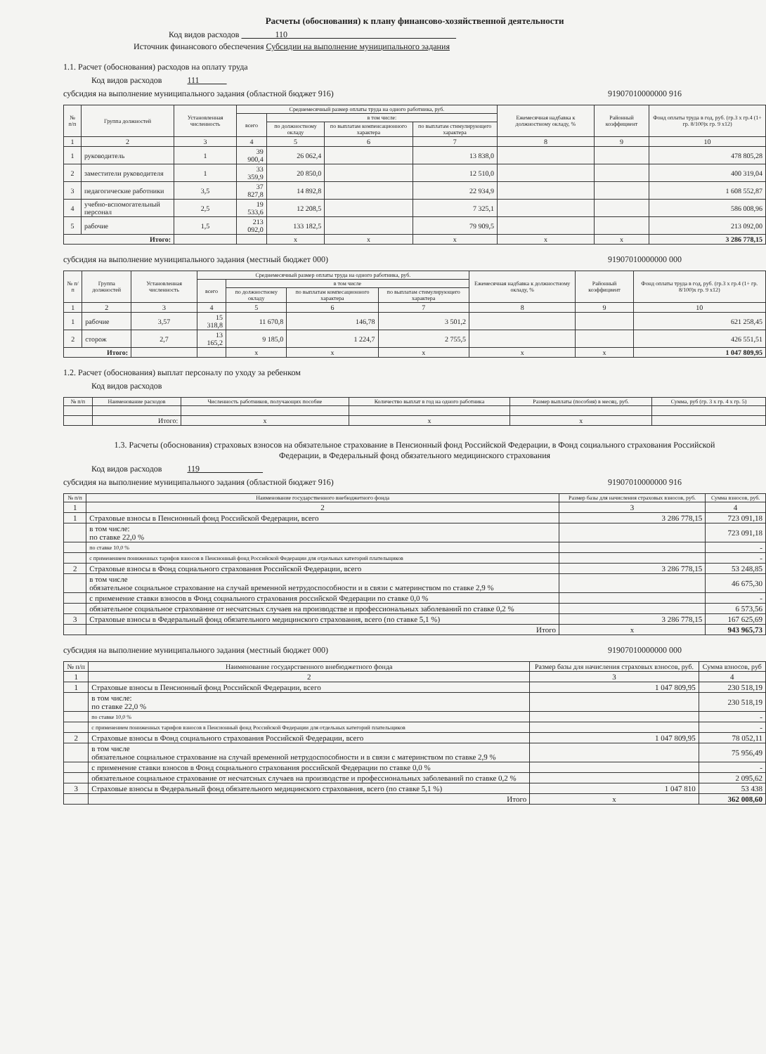Расчеты (обоснования) к плану финансово-хозяйственной деятельности
Код видов расходов 110
Источник финансового обеспечения Субсидии на выполнение муниципального задания
1.1. Расчет (обоснования) расходов на оплату труда
Код видов расходов 111
субсидия на выполнение муниципального задания (областной бюджет 916) 91907010000000 916
| № п/п | Группа должностей | Установленная численность | Среднемесячный размер оплаты труда на одного работника, руб. | | | | Ежемесячная надбавка к должностному окладу, % | Районный коэффициент | Фонд оплаты труда в год, руб. (гр.3 x гр.4 (1+ гр. 8/100)x гр. 9 x12) |
| --- | --- | --- | --- | --- | --- | --- | --- | --- | --- |
| | | | всего | в том числе: | | | | | |
| | | | | по должностному окладу | по выплатам компенсационного характера | по выплатам стимулирующего характера | | | |
| 1 | 2 | 3 | 4 | 5 | 6 | 7 | 8 | 9 | 10 |
| 1 | руководитель | 1 | 39 900,4 | 26 062,4 | | 13 838,0 | | | 478 805,28 |
| 2 | заместители руководителя | 1 | 33 359,9 | 20 850,0 | | 12 510,0 | | | 400 319,04 |
| 3 | педагогические работники | 3,5 | 37 827,8 | 14 892,8 | | 22 934,9 | | | 1 608 552,87 |
| 4 | учебно-вспомогательный персонал | 2,5 | 19 533,6 | 12 208,5 | | 7 325,1 | | | 586 008,96 |
| 5 | рабочие | 1,5 | 213 092,0 | 133 182,5 | | 79 909,5 | | | 213 092,00 |
| Итого: | | | | x | x | x | x | x | 3 286 778,15 |
субсидия на выполнение муниципального задания (местный бюджет 000) 91907010000000 000
| № п/п | Группа должностей | Установленная численность | Среднемесячный размер оплаты труда на одного работника, руб. | | | | Ежемесячная надбавка к должностному окладу, % | Районный коэффициент | Фонд оплаты труда в год, руб. (гр.3 x гр.4 (1+ гр. 8/100)x гр. 9 x12) |
| --- | --- | --- | --- | --- | --- | --- | --- | --- | --- |
| | | | всего | в том числе | | | | | |
| | | | | по должностному окладу | по выплатам компесационного характера | по выплатам стимулирующего характера | | | |
| 1 | 2 | 3 | 4 | 5 | 6 | 7 | 8 | 9 | 10 |
| 1 | рабочие | 3,57 | 15 318,8 | 11 670,8 | 146,78 | 3 501,2 | | | 621 258,45 |
| 2 | сторож | 2,7 | 13 165,2 | 9 185,0 | 1 224,7 | 2 755,5 | | | 426 551,51 |
| Итого: | | | | x | x | x | x | x | 1 047 809,95 |
1.2. Расчет (обоснования) выплат персоналу по уходу за ребенком
Код видов расходов
| № п/п | Наименование расходов | Численность работников, получающих пособие | Количество выплат в год на одного работника | Размер выплаты (пособия) в месяц, руб. | Сумма, руб (гр. 3 x гр. 4 x гр. 5) |
| --- | --- | --- | --- | --- | --- |
| | Итого: | x | x | x | |
1.3. Расчеты (обоснования) страховых взносов на обязательное страхование в Пенсионный фонд Российской Федерации, в Фонд социального страхования Российской Федерации, в Федеральный фонд обязательного медицинского страхования
Код видов расходов 119
субсидия на выполнение муниципального задания (областной бюджет 916) 91907010000000 916
| № п/п | Наименование государственного внебюджетного фонда | Размер базы для начисления страховых взносов, руб. | Сумма взносов, руб. |
| --- | --- | --- | --- |
| 1 | 2 | 3 | 4 |
| 1 | Страховые взносы в Пенсионный фонд Российской Федерации, всего | 3 286 778,15 | 723 091,18 |
| | в том числе: по ставке 22,0 % | | 723 091,18 |
| | по ставке 10,0 % | | - |
| | с применением пониженных тарифов взносов в Пенсионный фонд Российской Федерации для отдельных категорий плательщиков | | - |
| 2 | Страховые взносы в Фонд социального страхования Российской Федерации, всего | 3 286 778,15 | 53 248,85 |
| | в том числе обязательное социальное страхование на случай временной нетрудоспособности и в связи с материнством по ставке 2,9 % | | 46 675,30 |
| | с применение ставки взносов в Фонд социального страхования российской Федерации по ставке 0,0 % | | - |
| | обязательное социальное страхование от несчатсных случаев на производстве и профессиональных заболеваний по ставке 0,2 % | | 6 573,56 |
| 3 | Страховые взносы в Федеральный фонд обязательного медицинского страхования, всего (по ставке 5,1 %) | 3 286 778,15 | 167 625,69 |
| | Итого | x | 943 965,73 |
субсидия на выполнение муниципального задания (местный бюджет 000) 91907010000000 000
| № п/п | Наименование государственного внебюджетного фонда | Размер базы для начисления страховых взносов, руб. | Сумма взносов, руб |
| --- | --- | --- | --- |
| 1 | 2 | 3 | 4 |
| 1 | Страховые взносы в Пенсионный фонд Российской Федерации, всего | 1 047 809,95 | 230 518,19 |
| | в том числе: по ставке 22,0 % | | 230 518,19 |
| | по ставке 10,0 % | | - |
| | с применением пониженных тарифов взносов в Пенсионный фонд Российской Федерации для отдельных категорий плательщиков | | - |
| 2 | Страховые взносы в Фонд социального страхования Российской Федерации, всего | 1 047 809,95 | 78 052,11 |
| | в том числе обязательное социальное страхование на случай временной нетрудоспособности и в связи с материнством по ставке 2,9 % | | 75 956,49 |
| | с применение ставки взносов в Фонд социального страхования российской Федерации по ставке 0,0 % | | - |
| | обязательное социальное страхование от несчатсных случаев на производстве и профессиональных заболеваний по ставке 0,2 % | | 2 095,62 |
| 3 | Страховые взносы в Федеральный фонд обязательного медицинского страхования, всего (по ставке 5,1 %) | 1 047 810 | 53 438 |
| | Итого | x | 362 008,60 |